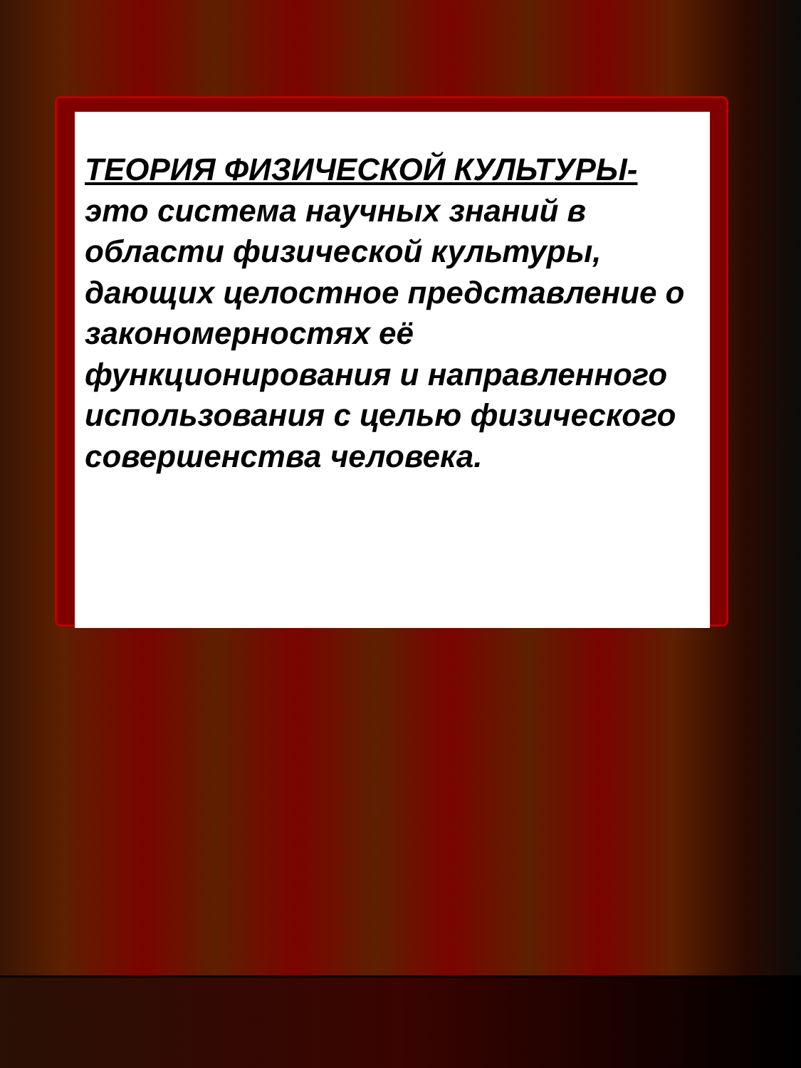ТЕОРИЯ ФИЗИЧЕСКОЙ КУЛЬТУРЫ-
это система научных знаний в области физической культуры, дающих целостное представление о закономерностях её функционирования и направленного использования с целью физического совершенства человека.